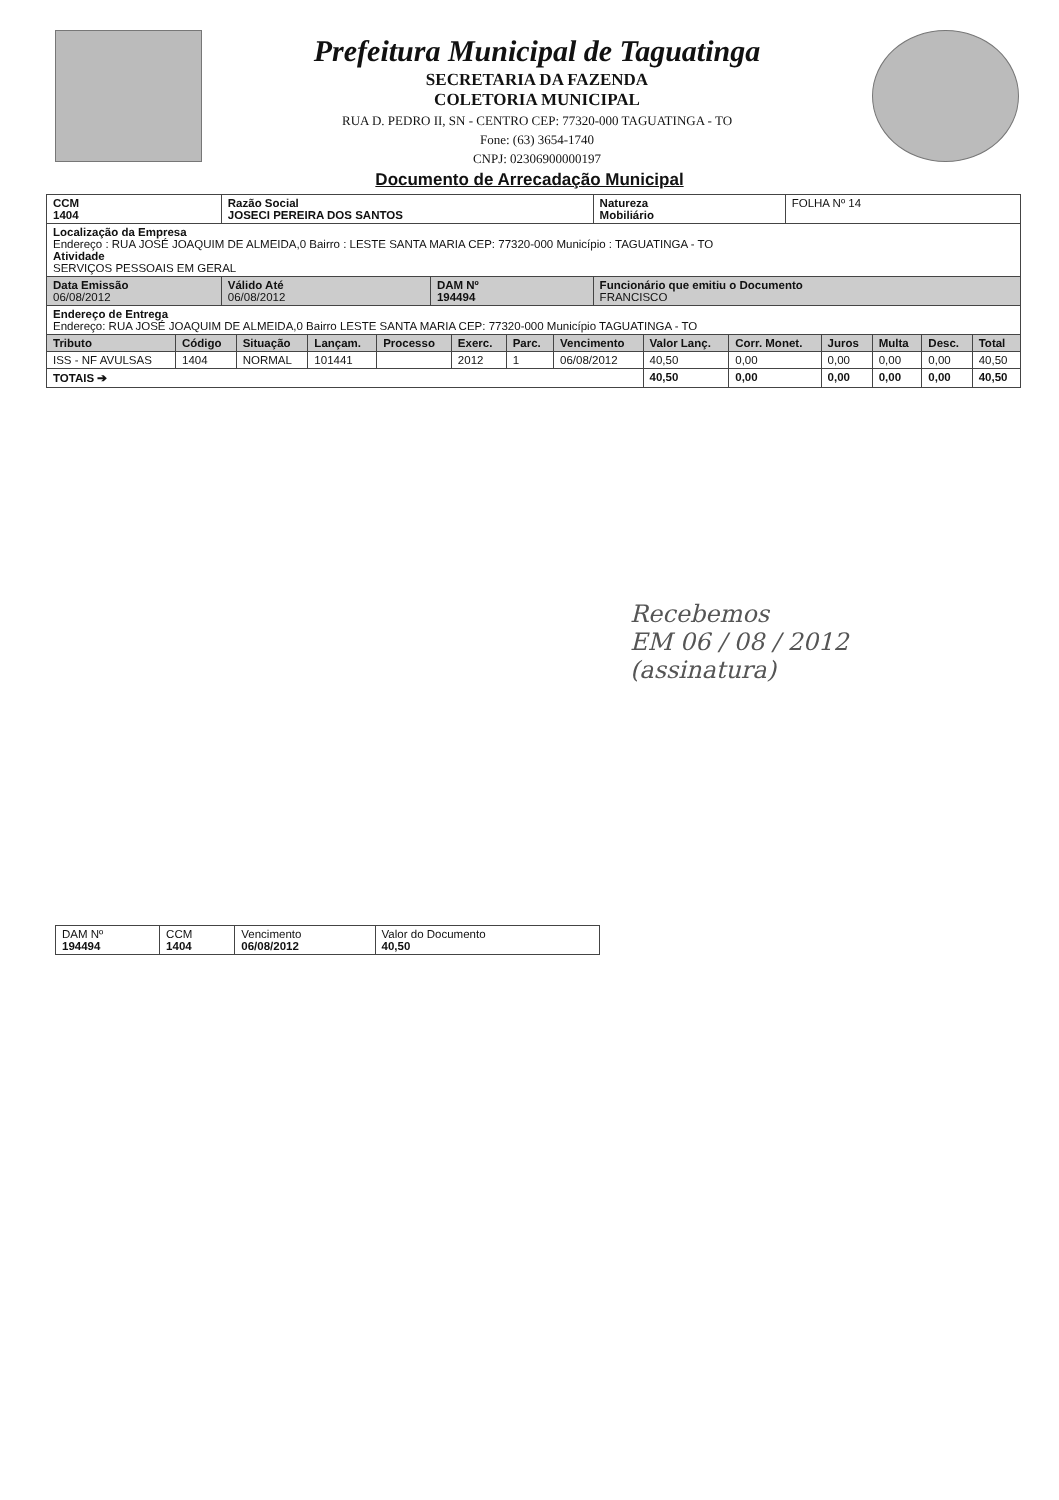Prefeitura Municipal de Taguatinga
SECRETARIA DA FAZENDA
COLETORIA MUNICIPAL
RUA D. PEDRO II, SN - CENTRO CEP: 77320-000 TAGUATINGA - TO
Fone: (63) 3654-1740
CNPJ: 02306900000197
Documento de Arrecadação Municipal
| CCM 1404 | Razão Social JOSECI PEREIRA DOS SANTOS | | Natureza Mobiliário | FOLHA Nº 14 |
| Localização da Empresa Endereço : RUA JOSÉ JOAQUIM DE ALMEIDA,0 Bairro : LESTE SANTA MARIA CEP: 77320-000 Município : TAGUATINGA - TO Atividade SERVIÇOS PESSOAIS EM GERAL | | | | |
| Data Emissão 06/08/2012 | Válido Até 06/08/2012 | DAM Nº 194494 | Funcionário que emitiu o Documento FRANCISCO | |
| Endereço de Entrega Endereço: RUA JOSÉ JOAQUIM DE ALMEIDA,0 Bairro LESTE SANTA MARIA CEP: 77320-000 Município TAGUATINGA - TO | | | | |
| Tributo | Código | Situação | Lançam. | Processo | Exerc. | Parc. | Vencimento | Valor Lanç. | Corr. Monet. | Juros | Multa | Desc. | Total |
| --- | --- | --- | --- | --- | --- | --- | --- | --- | --- | --- | --- | --- | --- |
| ISS - NF AVULSAS | 1404 | NORMAL | 101441 | | 2012 | 1 | 06/08/2012 | 40,50 | 0,00 | 0,00 | 0,00 | 0,00 | 40,50 |
| TOTAIS ➔ | | | | | | | | 40,50 | 0,00 | 0,00 | 0,00 | 0,00 | 40,50 |
Recebemos
EM 06 / 08 / 2012
(assinatura)
| DAM Nº 194494 | CCM 1404 | Vencimento 06/08/2012 | Valor do Documento 40,50 |